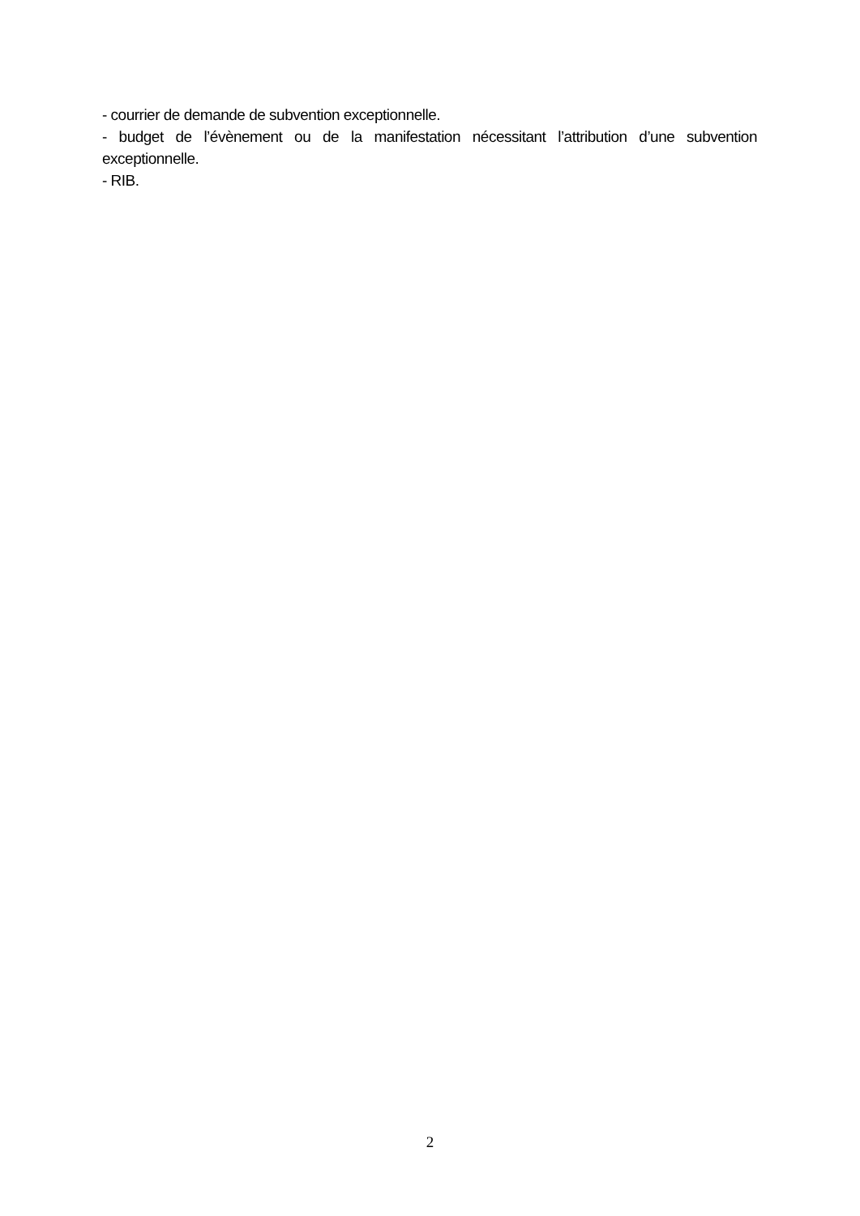- courrier de demande de subvention exceptionnelle.
- budget de l’évènement ou de la manifestation nécessitant l’attribution d’une subvention exceptionnelle.
- RIB.
2